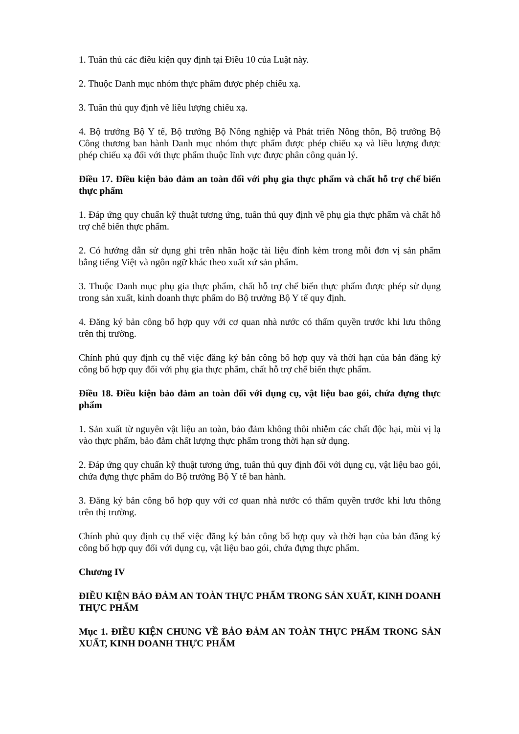1. Tuân thủ các điều kiện quy định tại Điều 10 của Luật này.
2. Thuộc Danh mục nhóm thực phẩm được phép chiếu xạ.
3. Tuân thủ quy định về liều lượng chiếu xạ.
4. Bộ trưởng Bộ Y tế, Bộ trưởng Bộ Nông nghiệp và Phát triển Nông thôn, Bộ trưởng Bộ Công thương ban hành Danh mục nhóm thực phẩm được phép chiếu xạ và liều lượng được phép chiếu xạ đối với thực phẩm thuộc lĩnh vực được phân công quản lý.
Điều 17. Điều kiện bảo đảm an toàn đối với phụ gia thực phẩm và chất hỗ trợ chế biến thực phẩm
1. Đáp ứng quy chuẩn kỹ thuật tương ứng, tuân thủ quy định về phụ gia thực phẩm và chất hỗ trợ chế biến thực phẩm.
2. Có hướng dẫn sử dụng ghi trên nhãn hoặc tài liệu đính kèm trong mỗi đơn vị sản phẩm bằng tiếng Việt và ngôn ngữ khác theo xuất xứ sản phẩm.
3. Thuộc Danh mục phụ gia thực phẩm, chất hỗ trợ chế biến thực phẩm được phép sử dụng trong sản xuất, kinh doanh thực phẩm do Bộ trưởng Bộ Y tế quy định.
4. Đăng ký bản công bố hợp quy với cơ quan nhà nước có thẩm quyền trước khi lưu thông trên thị trường.
Chính phủ quy định cụ thể việc đăng ký bản công bố hợp quy và thời hạn của bản đăng ký công bố hợp quy đối với phụ gia thực phẩm, chất hỗ trợ chế biến thực phẩm.
Điều 18. Điều kiện bảo đảm an toàn đối với dụng cụ, vật liệu bao gói, chứa đựng thực phẩm
1. Sản xuất từ nguyên vật liệu an toàn, bảo đảm không thôi nhiễm các chất độc hại, mùi vị lạ vào thực phẩm, bảo đảm chất lượng thực phẩm trong thời hạn sử dụng.
2. Đáp ứng quy chuẩn kỹ thuật tương ứng, tuân thủ quy định đối với dụng cụ, vật liệu bao gói, chứa đựng thực phẩm do Bộ trưởng Bộ Y tế ban hành.
3. Đăng ký bản công bố hợp quy với cơ quan nhà nước có thẩm quyền trước khi lưu thông trên thị trường.
Chính phủ quy định cụ thể việc đăng ký bản công bố hợp quy và thời hạn của bản đăng ký công bố hợp quy đối với dụng cụ, vật liệu bao gói, chứa đựng thực phẩm.
Chương IV
ĐIỀU KIỆN BẢO ĐẢM AN TOÀN THỰC PHẨM TRONG SẢN XUẤT, KINH DOANH THỰC PHẨM
Mục 1. ĐIỀU KIỆN CHUNG VỀ BẢO ĐẢM AN TOÀN THỰC PHẨM TRONG SẢN XUẤT, KINH DOANH THỰC PHẨM